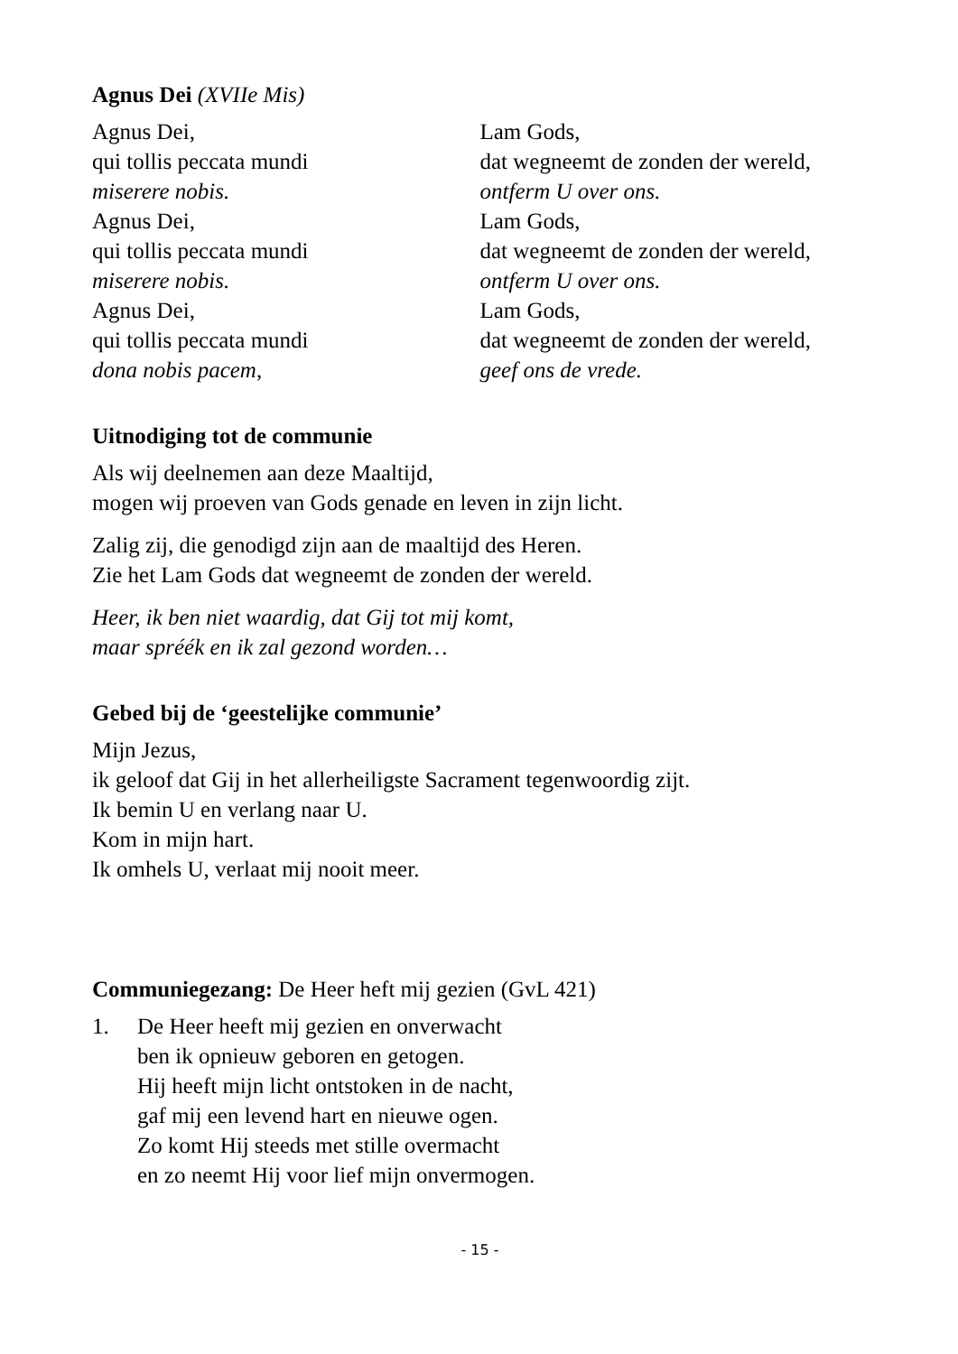Agnus Dei (XVIIe Mis)
Agnus Dei,
qui tollis peccata mundi
miserere nobis.
Agnus Dei,
qui tollis peccata mundi
miserere nobis.
Agnus Dei,
qui tollis peccata mundi
dona nobis pacem,
Lam Gods,
dat wegneemt de zonden der wereld,
ontferm U over ons.
Lam Gods,
dat wegneemt de zonden der wereld,
ontferm U over ons.
Lam Gods,
dat wegneemt de zonden der wereld,
geef ons de vrede.
Uitnodiging tot de communie
Als wij deelnemen aan deze Maaltijd,
mogen wij proeven van Gods genade en leven in zijn licht.
Zalig zij, die genodigd zijn aan de maaltijd des Heren.
Zie het Lam Gods dat wegneemt de zonden der wereld.
Heer, ik ben niet waardig, dat Gij tot mij komt,
maar spréék en ik zal gezond worden…
Gebed bij de ‘geestelijke communie’
Mijn Jezus,
ik geloof dat Gij in het allerheiligste Sacrament tegenwoordig zijt.
Ik bemin U en verlang naar U.
Kom in mijn hart.
Ik omhels U, verlaat mij nooit meer.
Communiegezang: De Heer heft mij gezien (GvL 421)
1. De Heer heeft mij gezien en onverwacht
ben ik opnieuw geboren en getogen.
Hij heeft mijn licht ontstoken in de nacht,
gaf mij een levend hart en nieuwe ogen.
Zo komt Hij steeds met stille overmacht
en zo neemt Hij voor lief mijn onvermogen.
- 15 -